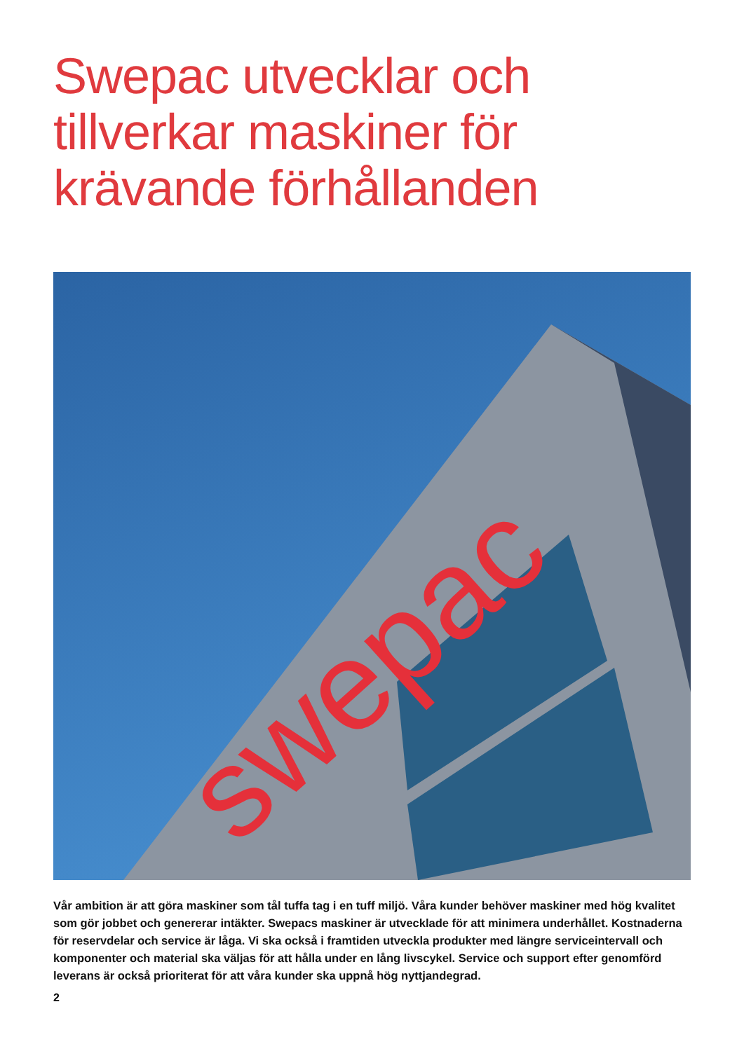Swepac utvecklar och
tillverkar maskiner för
krävande förhållanden
swepac
Vår ambition är att göra maskiner som tål tuffa tag i en tuff miljö. Våra kunder behöver maskiner med hög kvalitet som gör jobbet och genererar intäkter. Swepacs maskiner är utvecklade för att minimera underhållet. Kostnaderna för reservdelar och service är låga. Vi ska också i framtiden utveckla produkter med längre serviceintervall och komponenter och material ska väljas för att hålla under en lång livscykel. Service och support efter genomförd leverans är också prioriterat för att våra kunder ska uppnå hög nyttjandegrad.
2